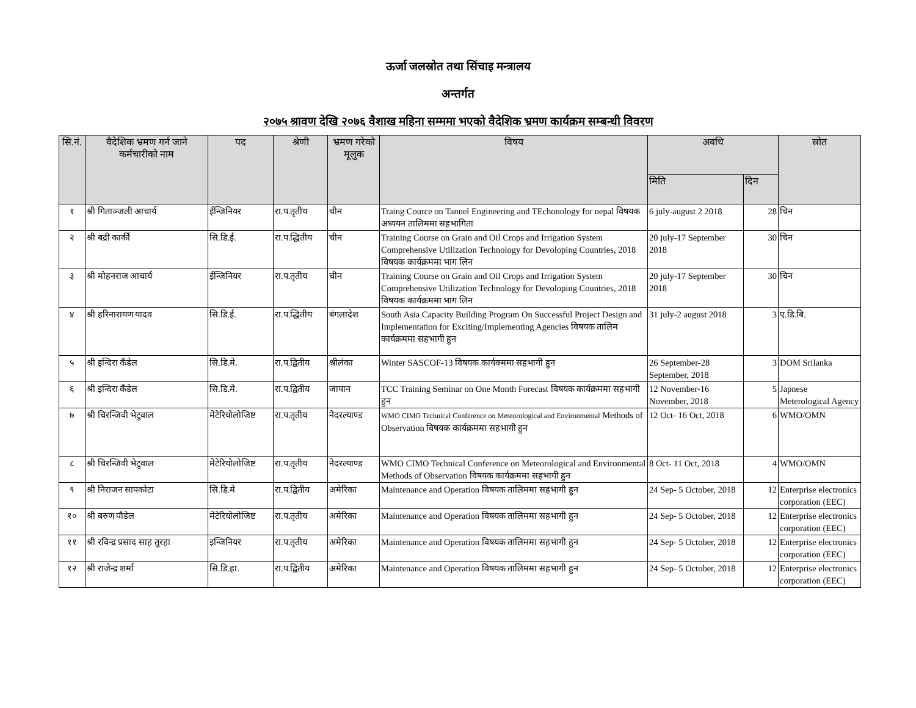ऊर्जा जलस्रोत तथा सिंचाइ मन्त्रालय
अन्तर्गत
२०७५ श्रावण देखि २०७६ वैशाख महिना सम्ममा भएको वैदेशिक भ्रमण कार्यक्रम सम्बन्धी विवरण
| सि.नं. | वैदेशिक भ्रमण गर्न जाने कर्मचारीको नाम | पद | श्रेणी | भ्रमण गरेको मूलुक | विषय | अवधि | | स्रोत |
| --- | --- | --- | --- | --- | --- | --- | --- | --- |
| | | | | | | मिति | दिन | |
| १ | श्री गिताञ्जली आचार्य | ईन्जिनियर | रा.प.तृतीय | चीन | Traing Cource on Tannel Engineering and TEchonology for nepal विषयक अध्ययन तालिममा सहभागिता | 6 july-august 2 2018 | 28 | चिन |
| २ | श्री बद्री कार्की | सि.डि.ई. | रा.प.द्धितीय | चीन | Training Course on Grain and Oil Crops and Irrigation System Comprehensive Utilization Technology for Devoloping Countries, 2018 विषयक कार्यक्रममा भाग लिन | 20 july-17 September 2018 | 30 | चिन |
| ३ | श्री मोहनराज आचार्य | ईन्जिनियर | रा.प.तृतीय | चीन | Training Course on Grain and Oil Crops and Irrigation System Comprehensive Utilization Technology for Devoloping Countries, 2018 विषयक कार्यक्रममा भाग लिन | 20 july-17 September 2018 | 30 | चिन |
| ४ | श्री हरिनारायण यादव | सि.डि.ई. | रा.प.द्धितीय | बंगलादेश | South Asia Capacity Building Program On Successful Project Design and Implementation for Exciting/Implementing Agencies विषयक तालिम कार्यक्रममा सहभागी हुन | 31 july-2 august 2018 | 3 | ए.डि.बि. |
| ५ | श्री इन्दिरा कँडेल | सि.डि.मे. | रा.प.द्वितीय | श्रीलंका | Winter SASCOF-13 विषयक कार्यक्ममा सहभागी हुन | 26 September-28 September, 2018 | 3 | DOM Srilanka |
| ६ | श्री इन्दिरा कँडेल | सि.डि.मे. | रा.प.द्वितीय | जापान | TCC Training Seminar on One Month Forecast विषयक कार्यक्रममा सहभागी हुन | 12 November-16 November, 2018 | 5 | Japnese Meterological Agency |
| ७ | श्री चिरन्जिवी भेटुवाल | मेटेरियोलोजिष्ट | रा.प.तृतीय | नेदरल्याण्ड | WMO CIMO Technical Conference on Meteorological and Environmental Methods of Observation विषयक कार्यक्रममा सहभागी हुन | 12 Oct- 16 Oct, 2018 | 6 | WMO/OMN |
| ८ | श्री चिरन्जिवी भेटुवाल | मेटेरियोलोजिष्ट | रा.प.तृतीय | नेदरल्याण्ड | WMO CIMO Technical Conference on Meteorological and Environmental Methods of Observation विषयक कार्यक्रममा सहभागी हुन | 8 Oct- 11 Oct, 2018 | 4 | WMO/OMN |
| ९ | श्री निराजन सापकोटा | सि.डि.मे | रा.प.द्वितीय | अमेरिका | Maintenance and Operation विषयक तालिममा सहभागी हुन | 24 Sep- 5 October, 2018 | 12 | Enterprise electronics corporation (EEC) |
| १० | श्री बरुण पौडेल | मेटेरियोलोजिष्ट | रा.प.तृतीय | अमेरिका | Maintenance and Operation विषयक तालिममा सहभागी हुन | 24 Sep- 5 October, 2018 | 12 | Enterprise electronics corporation (EEC) |
| ११ | श्री रविन्द्र प्रसाद साह तुरहा | इन्जिनियर | रा.प.तृतीय | अमेरिका | Maintenance and Operation विषयक तालिममा सहभागी हुन | 24 Sep- 5 October, 2018 | 12 | Enterprise electronics corporation (EEC) |
| १२ | श्री राजेन्द्र शर्मा | सि.डि.हा. | रा.प.द्वितीय | अमेरिका | Maintenance and Operation विषयक तालिममा सहभागी हुन | 24 Sep- 5 October, 2018 | 12 | Enterprise electronics corporation (EEC) |